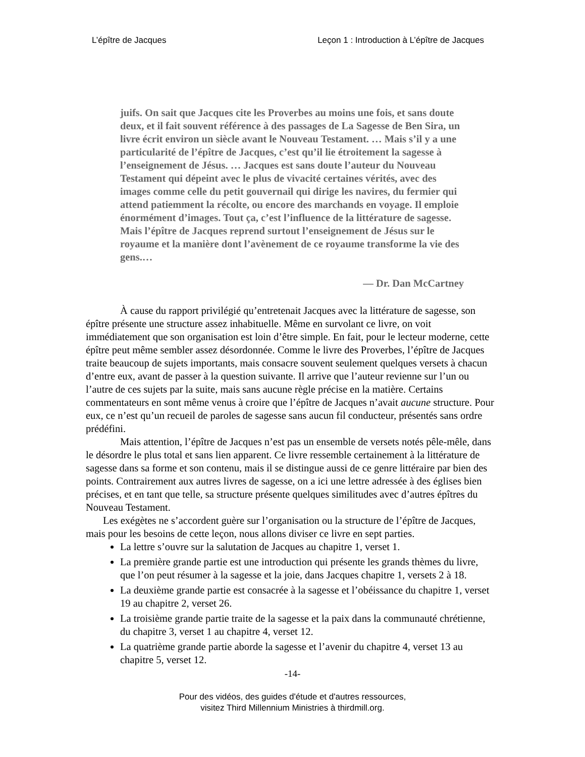L’épître de Jacques Leçon 1 : Introduction à L’épître de Jacques
juifs. On sait que Jacques cite les Proverbes au moins une fois, et sans doute deux, et il fait souvent référence à des passages de La Sagesse de Ben Sira, un livre écrit environ un siècle avant le Nouveau Testament. … Mais s’il y a une particularité de l’épître de Jacques, c’est qu’il lie étroitement la sagesse à l’enseignement de Jésus. … Jacques est sans doute l’auteur du Nouveau Testament qui dépeint avec le plus de vivacité certaines vérités, avec des images comme celle du petit gouvernail qui dirige les navires, du fermier qui attend patiemment la récolte, ou encore des marchands en voyage. Il emploie énormément d’images. Tout ça, c’est l’influence de la littérature de sagesse. Mais l’épître de Jacques reprend surtout l’enseignement de Jésus sur le royaume et la manière dont l’avènement de ce royaume transforme la vie des gens.…
— Dr. Dan McCartney
À cause du rapport privilégié qu’entretenait Jacques avec la littérature de sagesse, son épître présente une structure assez inhabituelle. Même en survolant ce livre, on voit immédiatement que son organisation est loin d’être simple. En fait, pour le lecteur moderne, cette épître peut même sembler assez désordonnée. Comme le livre des Proverbes, l’épître de Jacques traite beaucoup de sujets importants, mais consacre souvent seulement quelques versets à chacun d’entre eux, avant de passer à la question suivante. Il arrive que l’auteur revienne sur l’un ou l’autre de ces sujets par la suite, mais sans aucune règle précise en la matière. Certains commentateurs en sont même venus à croire que l’épître de Jacques n’avait aucune structure. Pour eux, ce n’est qu’un recueil de paroles de sagesse sans aucun fil conducteur, présentés sans ordre prédéfini.
Mais attention, l’épître de Jacques n’est pas un ensemble de versets notés pêle-mêle, dans le désordre le plus total et sans lien apparent. Ce livre ressemble certainement à la littérature de sagesse dans sa forme et son contenu, mais il se distingue aussi de ce genre littéraire par bien des points. Contrairement aux autres livres de sagesse, on a ici une lettre adressée à des églises bien précises, et en tant que telle, sa structure présente quelques similitudes avec d’autres épîtres du Nouveau Testament.
Les exégètes ne s’accordent guère sur l’organisation ou la structure de l’épître de Jacques, mais pour les besoins de cette leçon, nous allons diviser ce livre en sept parties.
La lettre s’ouvre sur la salutation de Jacques au chapitre 1, verset 1.
La première grande partie est une introduction qui présente les grands thèmes du livre, que l’on peut résumer à la sagesse et la joie, dans Jacques chapitre 1, versets 2 à 18.
La deuxième grande partie est consacrée à la sagesse et l’obéissance du chapitre 1, verset 19 au chapitre 2, verset 26.
La troisième grande partie traite de la sagesse et la paix dans la communauté chrétienne, du chapitre 3, verset 1 au chapitre 4, verset 12.
La quatrième grande partie aborde la sagesse et l’avenir du chapitre 4, verset 13 au chapitre 5, verset 12.
-14-
Pour des vidéos, des guides d'étude et d'autres ressources,
visitez Third Millennium Ministries à thirdmill.org.